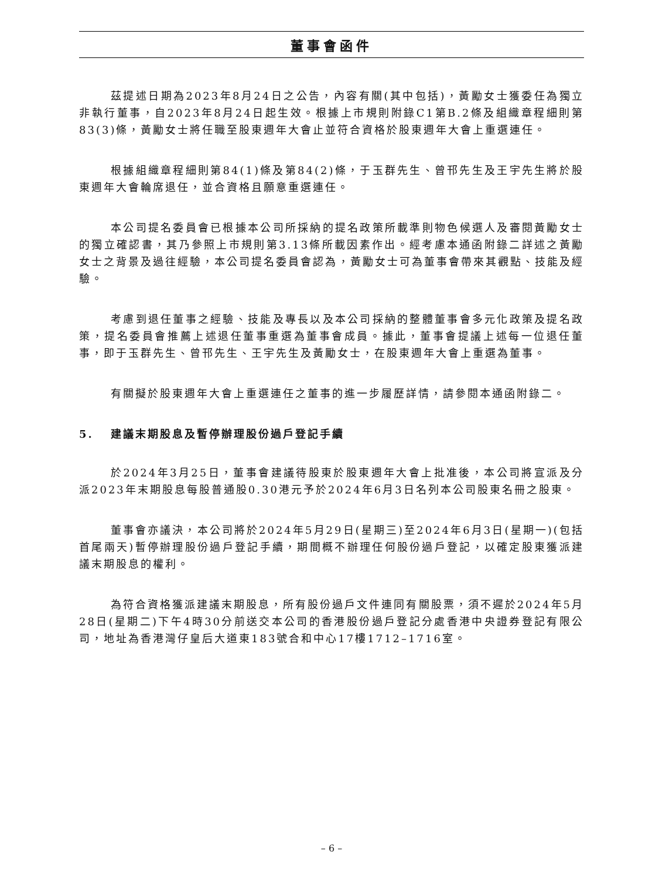董事會函件
茲提述日期為2023年8月24日之公告，內容有關(其中包括)，黃勵女士獲委任為獨立非執行董事，自2023年8月24日起生效。根據上市規則附錄C1第B.2條及組織章程細則第83(3)條，黃勵女士將任職至股東週年大會止並符合資格於股東週年大會上重選連任。
根據組織章程細則第84(1)條及第84(2)條，于玉群先生、曾邗先生及王宇先生將於股東週年大會輪席退任，並合資格且願意重選連任。
本公司提名委員會已根據本公司所採納的提名政策所載準則物色候選人及審閱黃勵女士的獨立確認書，其乃參照上市規則第3.13條所載因素作出。經考慮本通函附錄二詳述之黃勵女士之背景及過往經驗，本公司提名委員會認為，黃勵女士可為董事會帶來其觀點、技能及經驗。
考慮到退任董事之經驗、技能及專長以及本公司採納的整體董事會多元化政策及提名政策，提名委員會推薦上述退任董事重選為董事會成員。據此，董事會提議上述每一位退任董事，即于玉群先生、曾邗先生、王宇先生及黃勵女士，在股東週年大會上重選為董事。
有關擬於股東週年大會上重選連任之董事的進一步履歷詳情，請參閱本通函附錄二。
5. 建議末期股息及暫停辦理股份過戶登記手續
於2024年3月25日，董事會建議待股東於股東週年大會上批准後，本公司將宣派及分派2023年末期股息每股普通股0.30港元予於2024年6月3日名列本公司股東名冊之股東。
董事會亦議決，本公司將於2024年5月29日(星期三)至2024年6月3日(星期一)(包括首尾兩天)暫停辦理股份過戶登記手續，期間概不辦理任何股份過戶登記，以確定股東獲派建議末期股息的權利。
為符合資格獲派建議末期股息，所有股份過戶文件連同有關股票，須不遲於2024年5月28日(星期二)下午4時30分前送交本公司的香港股份過戶登記分處香港中央證券登記有限公司，地址為香港灣仔皇后大道東183號合和中心17樓1712–1716室。
– 6 –